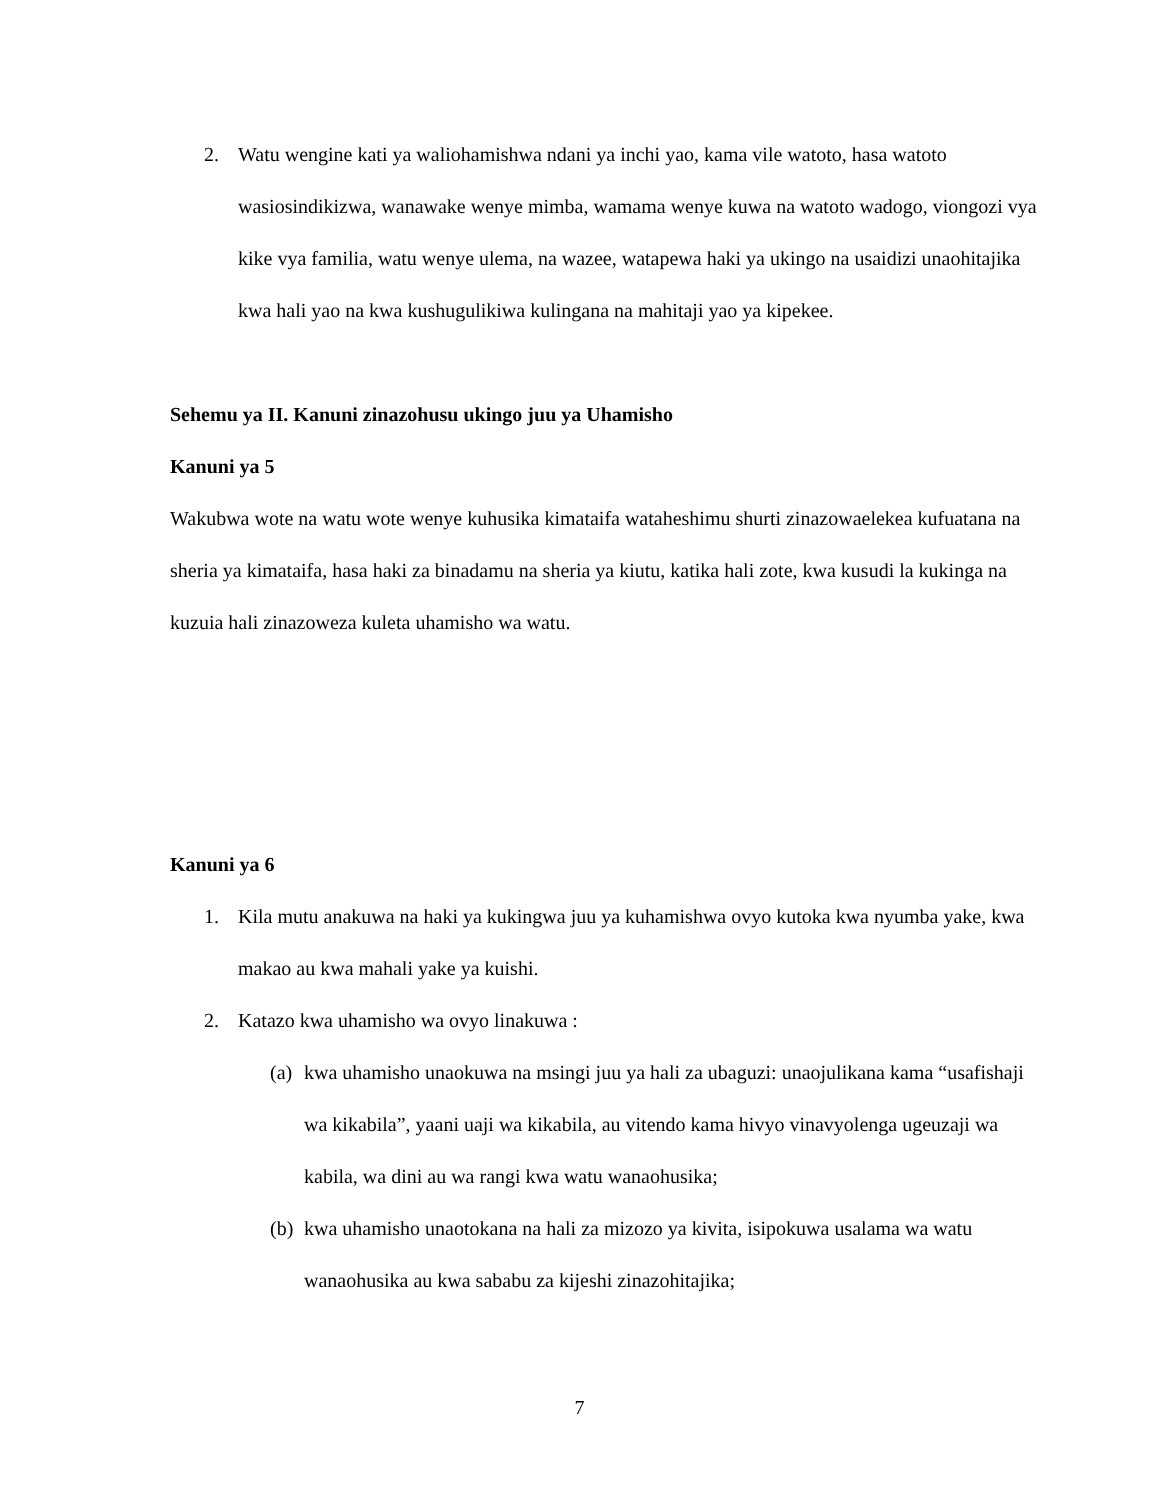2. Watu wengine kati ya waliohamishwa ndani ya inchi yao, kama vile watoto, hasa watoto wasiosindikizwa, wanawake wenye mimba, wamama wenye kuwa na watoto wadogo, viongozi vya kike vya familia, watu wenye ulema, na wazee, watapewa haki ya ukingo na usaidizi unaohitajika kwa hali yao na kwa kushugulikiwa kulingana na mahitaji yao ya kipekee.
Sehemu ya II. Kanuni zinazohusu ukingo juu ya Uhamisho
Kanuni ya 5
Wakubwa wote na watu wote wenye kuhusika kimataifa wataheshimu shurti zinazowaelekea kufuatana na sheria ya kimataifa, hasa haki za binadamu na sheria ya kiutu, katika hali zote, kwa kusudi la kukinga na kuzuia hali zinazoweza kuleta uhamisho wa watu.
Kanuni ya 6
1. Kila mutu anakuwa na haki ya kukingwa juu ya kuhamishwa ovyo kutoka kwa nyumba yake, kwa makao au kwa mahali yake ya kuishi.
2. Katazo kwa uhamisho wa ovyo linakuwa :
(a) kwa uhamisho unaokuwa na msingi juu ya hali za ubaguzi: unaojulikana kama “usafishaji wa kikabila”, yaani uaji wa kikabila, au vitendo kama hivyo vinavyolenga ugeuzaji wa kabila, wa dini au wa rangi kwa watu wanaohusika;
(b) kwa uhamisho unaotokana na hali za mizozo ya kivita, isipokuwa usalama wa watu wanaohusika au kwa sababu za kijeshi zinazohitajika;
7